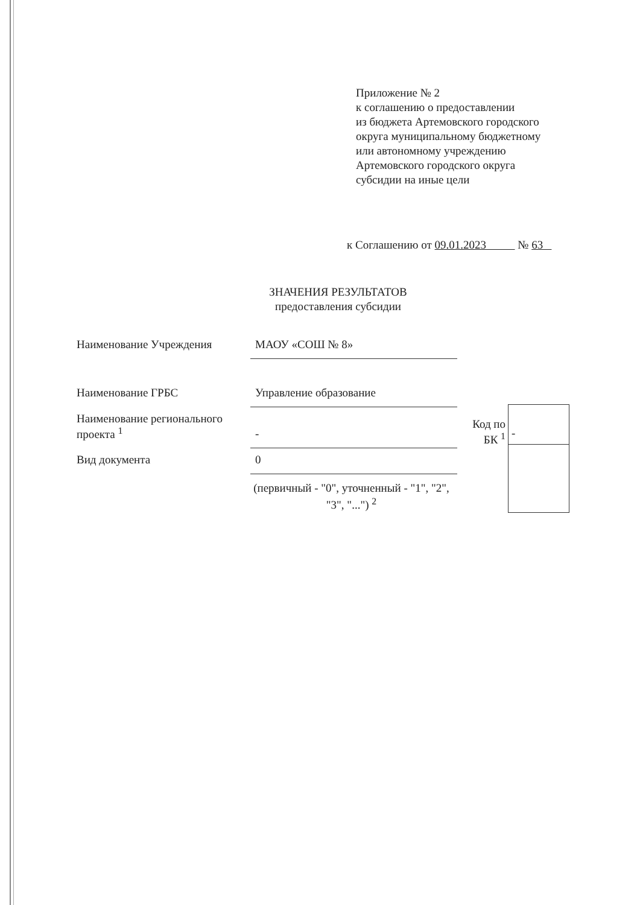Приложение № 2
к соглашению о предоставлении
из бюджета Артемовского городского
округа муниципальному бюджетному
или автономному учреждению
Артемовского городского округа
субсидии на иные цели
к Соглашению от 09.01.2023 № 63
ЗНАЧЕНИЯ РЕЗУЛЬТАТОВ
предоставления субсидии
Наименование Учреждения МАОУ «СОШ № 8»
Наименование ГРБС Управление образование
Наименование регионального проекта <sup>1</sup>
-
Вид документа 0
(первичный - "0", уточненный - "1", "2", "3", "...") <sup>2</sup>
Код по БК <sup>1</sup>
-